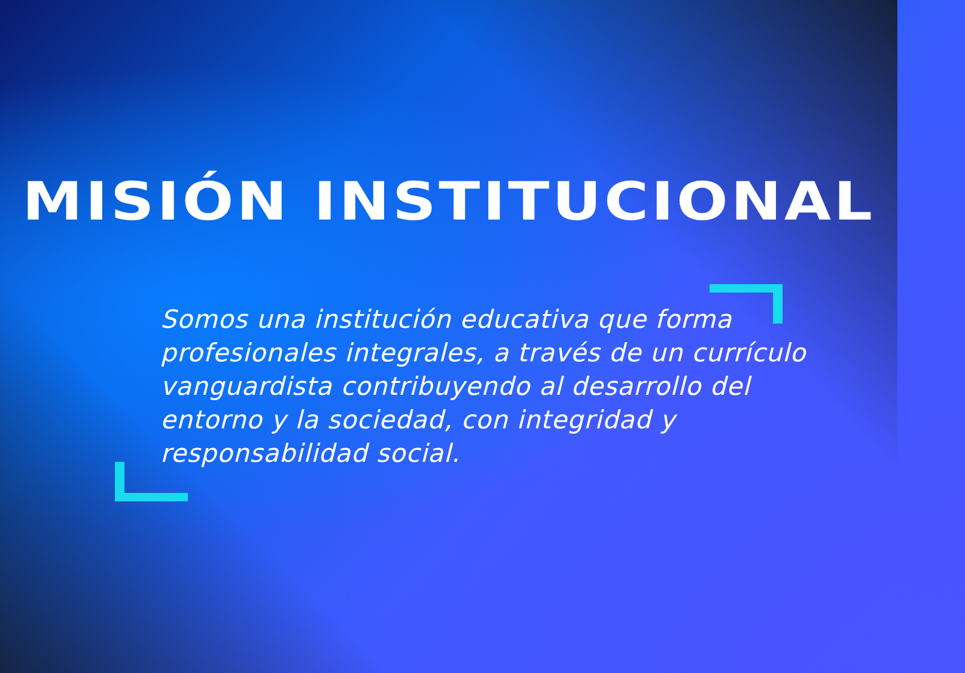MISIÓN INSTITUCIONAL
Somos una institución educativa que forma profesionales integrales, a través de un currículo vanguardista contribuyendo al desarrollo del entorno y la sociedad, con integridad y responsabilidad social.